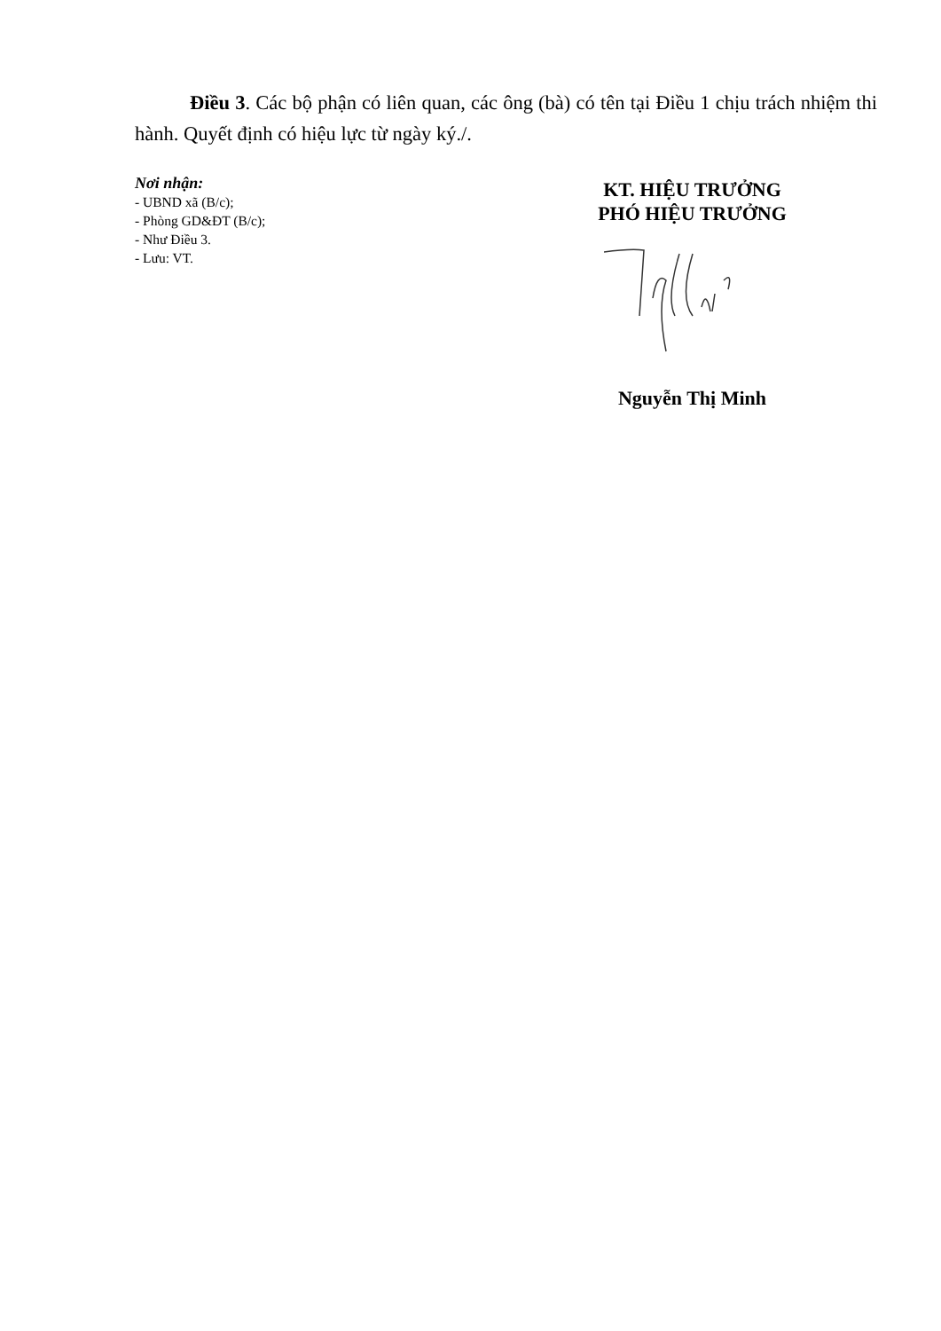Điều 3. Các bộ phận có liên quan, các ông (bà) có tên tại Điều 1 chịu trách nhiệm thi hành. Quyết định có hiệu lực từ ngày ký./.
Nơi nhận:
- UBND xã (B/c);
- Phòng GD&ĐT (B/c);
- Như Điều 3.
- Lưu: VT.
KT. HIỆU TRƯỞNG
PHÓ HIỆU TRƯỞNG
Nguyễn Thị Minh